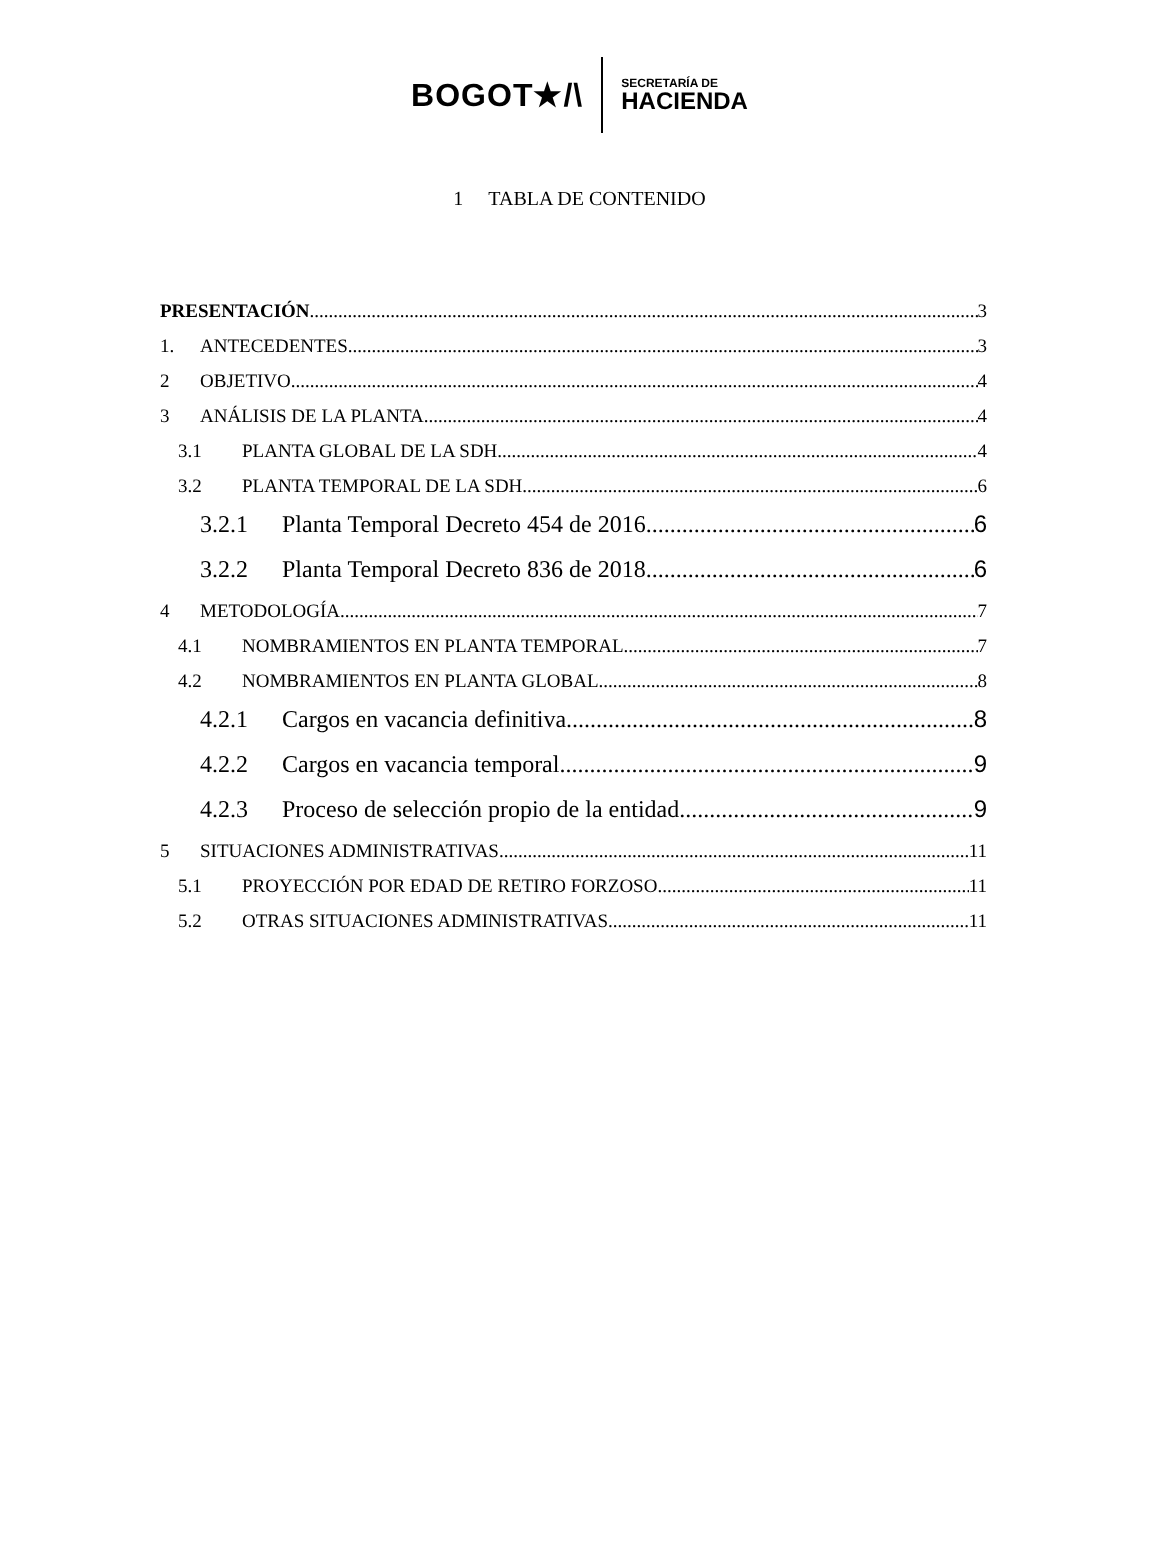BOGOT★/\
SECRETARÍA DE
HACIENDA
1 TABLA DE CONTENIDO
PRESENTACIÓN 3
1. ANTECEDENTES 3
2 OBJETIVO 4
3 ANÁLISIS DE LA PLANTA 4
3.1 PLANTA GLOBAL DE LA SDH 4
3.2 PLANTA TEMPORAL DE LA SDH 6
3.2.1 Planta Temporal Decreto 454 de 2016 6
3.2.2 Planta Temporal Decreto 836 de 2018 6
4 METODOLOGÍA 7
4.1 NOMBRAMIENTOS EN PLANTA TEMPORAL 7
4.2 NOMBRAMIENTOS EN PLANTA GLOBAL 8
4.2.1 Cargos en vacancia definitiva 8
4.2.2 Cargos en vacancia temporal 9
4.2.3 Proceso de selección propio de la entidad 9
5 SITUACIONES ADMINISTRATIVAS 11
5.1 PROYECCIÓN POR EDAD DE RETIRO FORZOSO 11
5.2 OTRAS SITUACIONES ADMINISTRATIVAS 11